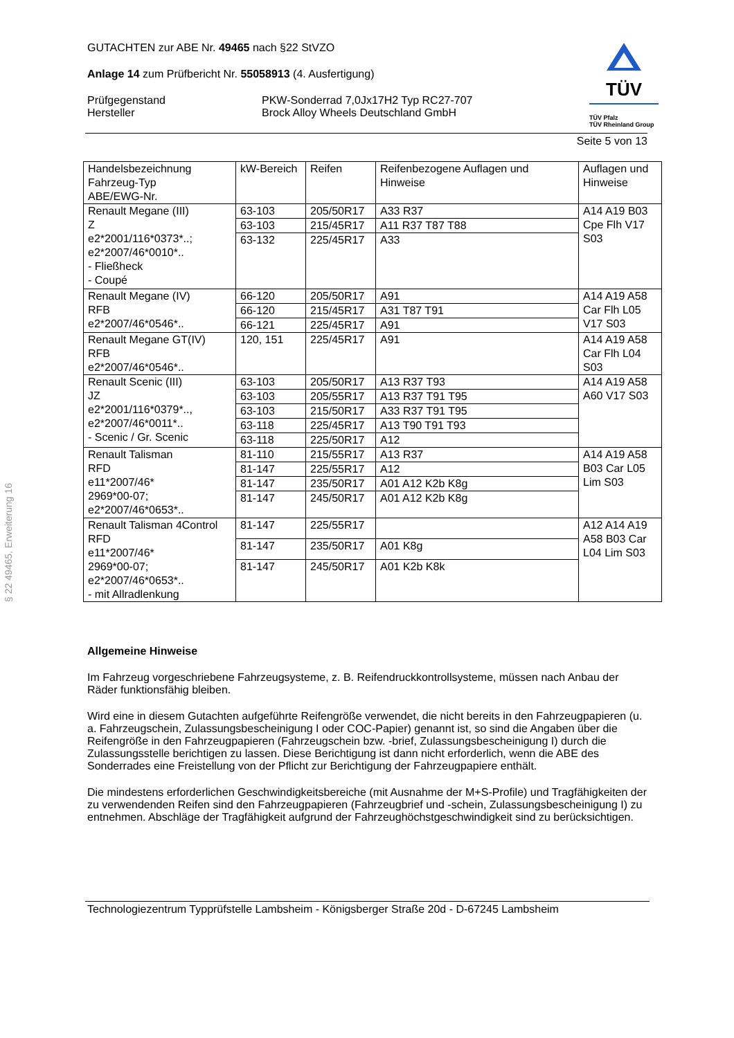§ 22 49465, Erweiterung 16
TÜV
TÜV Pfalz
TÜV Rheinland Group
GUTACHTEN zur ABE Nr. 49465 nach §22 StVZO
Anlage 14 zum Prüfbericht Nr. 55058913 (4. Ausfertigung)
Prüfgegenstand
Hersteller
PKW-Sonderrad 7,0Jx17H2 Typ RC27-707
Brock Alloy Wheels Deutschland GmbH
Seite 5 von 13
| Handelsbezeichnung Fahrzeug-Typ ABE/EWG-Nr. | kW-Bereich | Reifen | Reifenbezogene Auflagen und Hinweise | Auflagen und Hinweise |
| --- | --- | --- | --- | --- |
| Renault Megane (III) Z e2*2001/116*0373*..; e2*2007/46*0010*.. - Fließheck - Coupé | 63-103 | 205/50R17 | A33 R37 | A14 A19 B03 Cpe Flh V17 S03 |
| | 63-103 | 215/45R17 | A11 R37 T87 T88 | |
| | 63-132 | 225/45R17 | A33 | |
| Renault Megane (IV) RFB e2*2007/46*0546*.. | 66-120 | 205/50R17 | A91 | A14 A19 A58 Car Flh L05 V17 S03 |
| | 66-120 | 215/45R17 | A31 T87 T91 | |
| | 66-121 | 225/45R17 | A91 | |
| Renault Megane GT(IV) RFB e2*2007/46*0546*.. | 120, 151 | 225/45R17 | A91 | A14 A19 A58 Car Flh L04 S03 |
| Renault Scenic (III) JZ e2*2001/116*0379*.., e2*2007/46*0011*.. - Scenic / Gr. Scenic | 63-103 | 205/50R17 | A13 R37 T93 | A14 A19 A58 A60 V17 S03 |
| | 63-103 | 205/55R17 | A13 R37 T91 T95 | |
| | 63-103 | 215/50R17 | A33 R37 T91 T95 | |
| | 63-118 | 225/45R17 | A13 T90 T91 T93 | |
| | 63-118 | 225/50R17 | A12 | |
| Renault Talisman RFD e11*2007/46* 2969*00-07; e2*2007/46*0653*.. | 81-110 | 215/55R17 | A13 R37 | A14 A19 A58 B03 Car L05 Lim S03 |
| | 81-147 | 225/55R17 | A12 | |
| | 81-147 | 235/50R17 | A01 A12 K2b K8g | |
| | 81-147 | 245/50R17 | A01 A12 K2b K8g | |
| Renault Talisman 4Control RFD e11*2007/46* 2969*00-07; e2*2007/46*0653*.. - mit Allradlenkung | 81-147 | 225/55R17 | | A12 A14 A19 A58 B03 Car L04 Lim S03 |
| | 81-147 | 235/50R17 | A01 K8g | |
| | 81-147 | 245/50R17 | A01 K2b K8k | |
Allgemeine Hinweise
Im Fahrzeug vorgeschriebene Fahrzeugsysteme, z. B. Reifendruckkontrollsysteme, müssen nach Anbau der Räder funktionsfähig bleiben.
Wird eine in diesem Gutachten aufgeführte Reifengröße verwendet, die nicht bereits in den Fahrzeug­papieren (u. a. Fahrzeugschein, Zulassungsbescheinigung I oder COC-Papier) genannt ist, so sind die Angaben über die Reifengröße in den Fahrzeugpapieren (Fahrzeugschein bzw. -brief, Zulassungsbe­scheinigung I) durch die Zulassungsstelle berichtigen zu lassen. Diese Berichtigung ist dann nicht erforderlich, wenn die ABE des Sonderrades eine Freistellung von der Pflicht zur Berichtigung der Fahrzeugpapiere enthält.
Die mindestens erforderlichen Geschwindigkeitsbereiche (mit Ausnahme der M+S-Profile) und Trag­fähigkeiten der zu verwendenden Reifen sind den Fahrzeugpapieren (Fahrzeugbrief und -schein, Zu­lassungsbescheinigung I) zu entnehmen. Abschläge der Tragfähigkeit aufgrund der Fahrzeughöchst­geschwindigkeit sind zu berücksichtigen.
Technologiezentrum Typprüfstelle Lambsheim - Königsberger Straße 20d - D-67245 Lambsheim